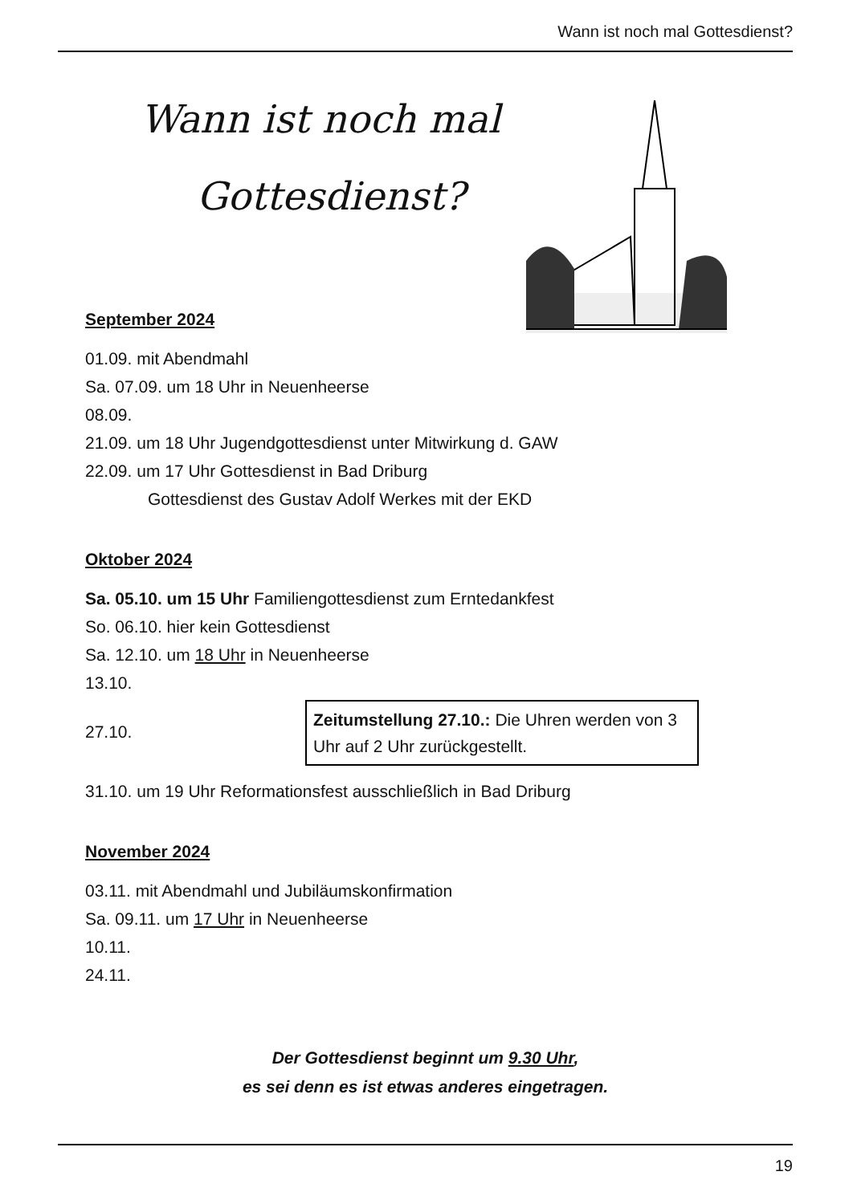Wann ist noch mal Gottesdienst?
Wann ist noch mal
Gottesdienst?
September 2024
01.09. mit Abendmahl
Sa. 07.09. um 18 Uhr in Neuenheerse
08.09.
21.09. um 18 Uhr Jugendgottesdienst unter Mitwirkung d. GAW
22.09. um 17 Uhr Gottesdienst in Bad Driburg
Gottesdienst des Gustav Adolf Werkes mit der EKD
Oktober 2024
Sa. 05.10. um 15 Uhr Familiengottesdienst zum Erntedankfest
So. 06.10. hier kein Gottesdienst
Sa. 12.10. um 18 Uhr in Neuenheerse
13.10.
27.10. Zeitumstellung 27.10.: Die Uhren werden von 3 Uhr auf 2 Uhr zurückgestellt.
31.10. um 19 Uhr Reformationsfest ausschließlich in Bad Driburg
November 2024
03.11. mit Abendmahl und Jubiläumskonfirmation
Sa. 09.11. um 17 Uhr in Neuenheerse
10.11.
24.11.
Der Gottesdienst beginnt um 9.30 Uhr,
es sei denn es ist etwas anderes eingetragen.
19